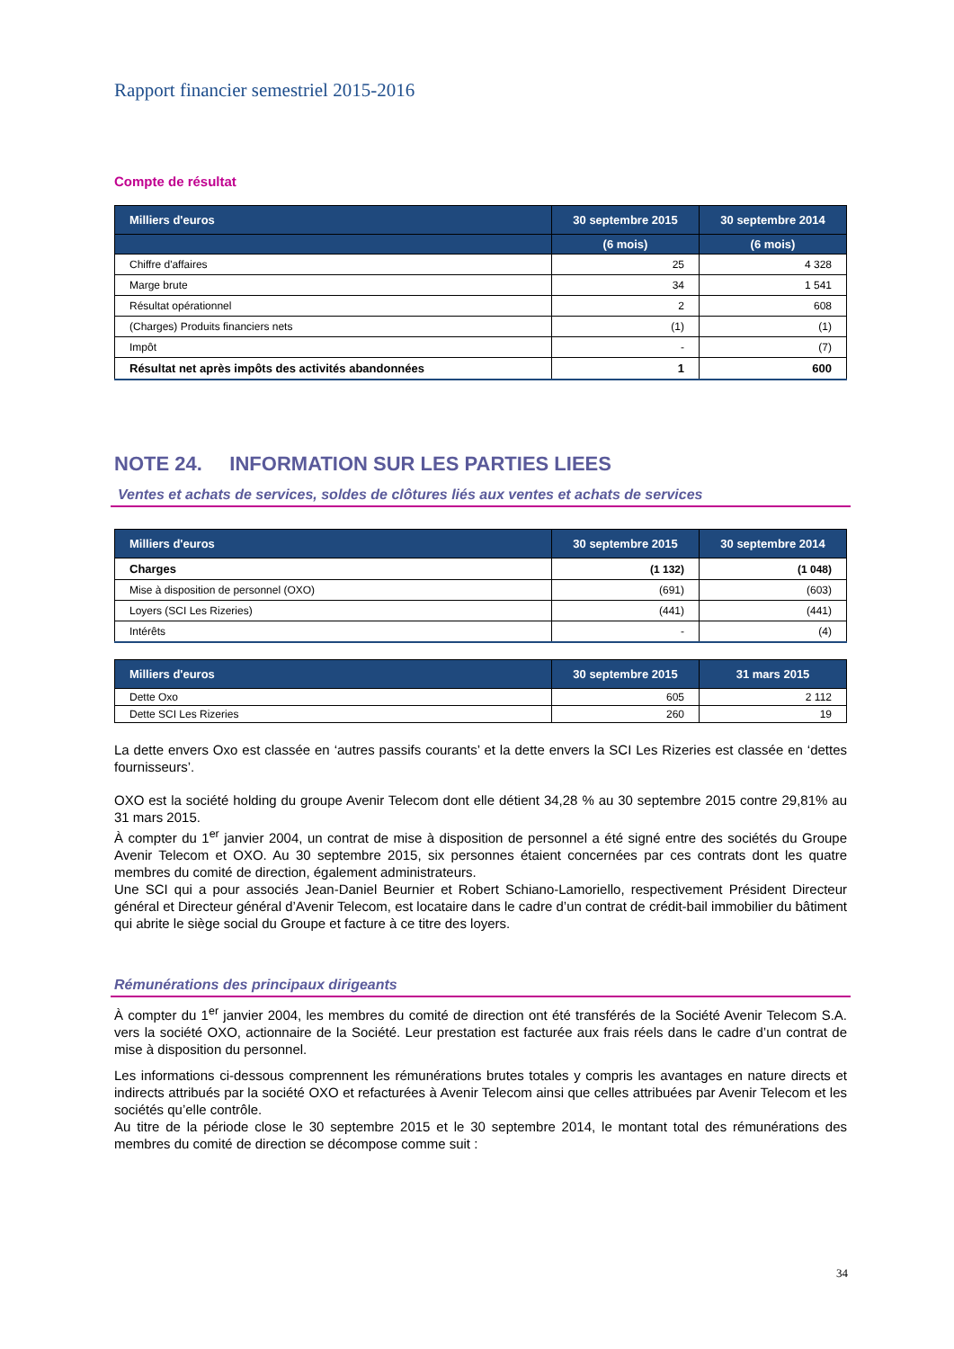Rapport financier semestriel 2015-2016
Compte de résultat
| Milliers d'euros | 30 septembre 2015 | 30 septembre 2014 |
| --- | --- | --- |
| | (6 mois) | (6 mois) |
| Chiffre d'affaires | 25 | 4 328 |
| Marge brute | 34 | 1 541 |
| Résultat opérationnel | 2 | 608 |
| (Charges) Produits financiers nets | (1) | (1) |
| Impôt | - | (7) |
| Résultat net après impôts des activités abandonnées | 1 | 600 |
NOTE 24. INFORMATION SUR LES PARTIES LIEES
Ventes et achats de services, soldes de clôtures liés aux ventes et achats de services
| Milliers d'euros | 30 septembre 2015 | 30 septembre 2014 |
| --- | --- | --- |
| Charges | (1 132) | (1 048) |
| Mise à disposition de personnel (OXO) | (691) | (603) |
| Loyers (SCI Les Rizeries) | (441) | (441) |
| Intérêts | - | (4) |
| Milliers d'euros | 30 septembre 2015 | 31 mars 2015 |
| --- | --- | --- |
| Dette Oxo | 605 | 2 112 |
| Dette SCI Les Rizeries | 260 | 19 |
La dette envers Oxo est classée en ‘autres passifs courants’ et la dette envers la SCI Les Rizeries est classée en ‘dettes fournisseurs’.
OXO est la société holding du groupe Avenir Telecom dont elle détient 34,28 % au 30 septembre 2015 contre 29,81% au 31 mars 2015.
À compter du 1<sup>er</sup> janvier 2004, un contrat de mise à disposition de personnel a été signé entre des sociétés du Groupe Avenir Telecom et OXO. Au 30 septembre 2015, six personnes étaient concernées par ces contrats dont les quatre membres du comité de direction, également administrateurs.
Une SCI qui a pour associés Jean-Daniel Beurnier et Robert Schiano-Lamoriello, respectivement Président Directeur général et Directeur général d’Avenir Telecom, est locataire dans le cadre d’un contrat de crédit-bail immobilier du bâtiment qui abrite le siège social du Groupe et facture à ce titre des loyers.
Rémunérations des principaux dirigeants
À compter du 1<sup>er</sup> janvier 2004, les membres du comité de direction ont été transférés de la Société Avenir Telecom S.A. vers la société OXO, actionnaire de la Société. Leur prestation est facturée aux frais réels dans le cadre d’un contrat de mise à disposition du personnel.
Les informations ci-dessous comprennent les rémunérations brutes totales y compris les avantages en nature directs et indirects attribués par la société OXO et refacturées à Avenir Telecom ainsi que celles attribuées par Avenir Telecom et les sociétés qu’elle contrôle.
Au titre de la période close le 30 septembre 2015 et le 30 septembre 2014, le montant total des rémunérations des membres du comité de direction se décompose comme suit :
34